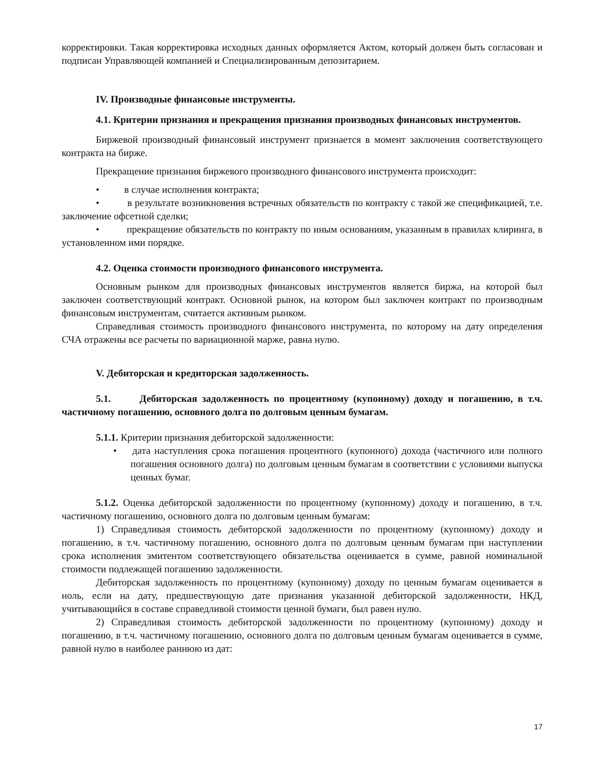корректировки. Такая корректировка исходных данных оформляется Актом, который должен быть согласован и подписан Управляющей компанией и Специализированным депозитарием.
IV. Производные финансовые инструменты.
4.1. Критерии признания и прекращения признания производных финансовых инструментов.
Биржевой производный финансовый инструмент признается в момент заключения соответствующего контракта на бирже.
Прекращение признания биржевого производного финансового инструмента происходит:
• в случае исполнения контракта;
• в результате возникновения встречных обязательств по контракту с такой же спецификацией, т.е. заключение офсетной сделки;
• прекращение обязательств по контракту по иным основаниям, указанным в правилах клиринга, в установленном ими порядке.
4.2. Оценка стоимости производного финансового инструмента.
Основным рынком для производных финансовых инструментов является биржа, на которой был заключен соответствующий контракт. Основной рынок, на котором был заключен контракт по производным финансовым инструментам, считается активным рынком.
Справедливая стоимость производного финансового инструмента, по которому на дату определения СЧА отражены все расчеты по вариационной марже, равна нулю.
V. Дебиторская и кредиторская задолженность.
5.1. Дебиторская задолженность по процентному (купонному) доходу и погашению, в т.ч. частичному погашению, основного долга по долговым ценным бумагам.
5.1.1. Критерии признания дебиторской задолженности:
• дата наступления срока погашения процентного (купонного) дохода (частичного или полного погашения основного долга) по долговым ценным бумагам в соответствии с условиями выпуска ценных бумаг.
5.1.2. Оценка дебиторской задолженности по процентному (купонному) доходу и погашению, в т.ч. частичному погашению, основного долга по долговым ценным бумагам:
1) Справедливая стоимость дебиторской задолженности по процентному (купонному) доходу и погашению, в т.ч. частичному погашению, основного долга по долговым ценным бумагам при наступлении срока исполнения эмитентом соответствующего обязательства оценивается в сумме, равной номинальной стоимости подлежащей погашению задолженности.
Дебиторская задолженность по процентному (купонному) доходу по ценным бумагам оценивается в ноль, если на дату, предшествующую дате признания указанной дебиторской задолженности, НКД, учитывающийся в составе справедливой стоимости ценной бумаги, был равен нулю.
2) Справедливая стоимость дебиторской задолженности по процентному (купонному) доходу и погашению, в т.ч. частичному погашению, основного долга по долговым ценным бумагам оценивается в сумме, равной нулю в наиболее раннюю из дат:
17